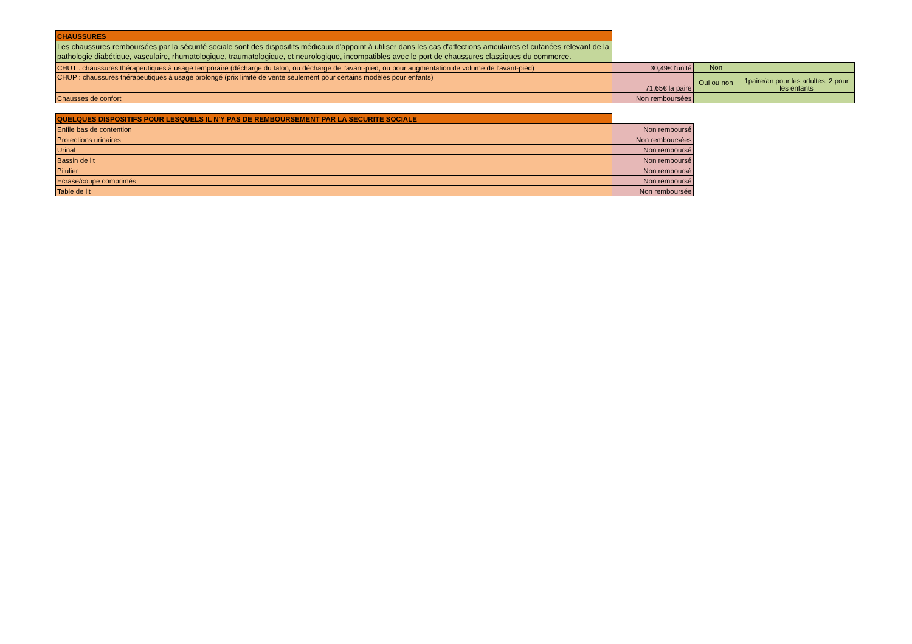| CHAUSSURES | | | |
| Les chaussures remboursées par la sécurité sociale sont des dispositifs médicaux d'appoint à utiliser dans les cas d'affections articulaires et cutanées relevant de la pathologie diabétique, vasculaire, rhumatologique, traumatologique, et neurologique, incompatibles avec le port de chaussures classiques du commerce. | | | |
| CHUT : chaussures thérapeutiques à usage temporaire (décharge du talon, ou décharge de l'avant-pied, ou pour augmentation de volume de l'avant-pied) | 30,49€ l'unité | Non | |
| CHUP : chaussures thérapeutiques à usage prolongé (prix limite de vente seulement pour certains modèles pour enfants) | 71,65€ la paire | Oui ou non | 1paire/an pour les adultes, 2 pour les enfants |
| Chausses de confort | Non remboursées | | |
| QUELQUES DISPOSITIFS POUR LESQUELS IL N'Y PAS DE REMBOURSEMENT PAR LA SECURITE SOCIALE | |
| Enfile bas de contention | Non remboursé |
| Protections urinaires | Non remboursées |
| Urinal | Non remboursé |
| Bassin de lit | Non remboursé |
| Pilulier | Non remboursé |
| Ecrase/coupe comprimés | Non remboursé |
| Table de lit | Non remboursée |